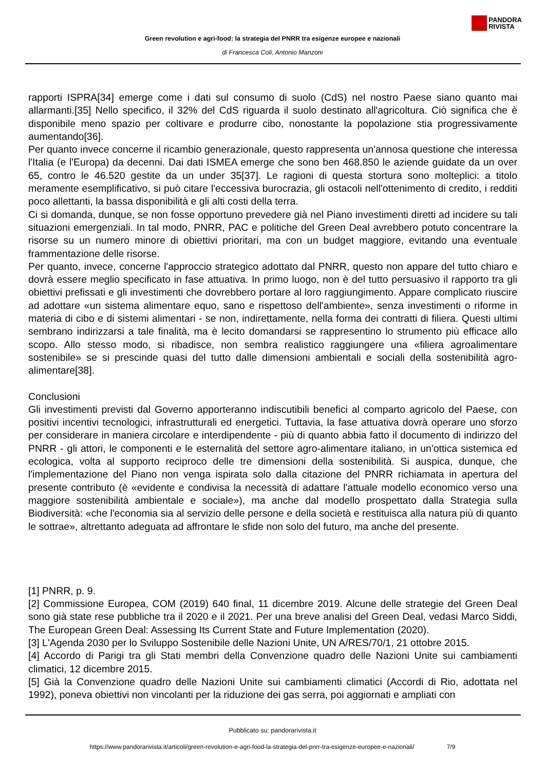PANDORA
RIVISTA
Green revolution e agri-food: la strategia del PNRR tra esigenze europee e nazionali
di Francesca Coli, Antonio Manzoni
rapporti ISPRA[34] emerge come i dati sul consumo di suolo (CdS) nel nostro Paese siano quanto mai allarmanti.[35] Nello specifico, il 32% del CdS riguarda il suolo destinato all'agricoltura. Ciò significa che è disponibile meno spazio per coltivare e produrre cibo, nonostante la popolazione stia progressivamente aumentando[36].
Per quanto invece concerne il ricambio generazionale, questo rappresenta un'annosa questione che interessa l'Italia (e l'Europa) da decenni. Dai dati ISMEA emerge che sono ben 468.850 le aziende guidate da un over 65, contro le 46.520 gestite da un under 35[37]. Le ragioni di questa stortura sono molteplici: a titolo meramente esemplificativo, si può citare l'eccessiva burocrazia, gli ostacoli nell'ottenimento di credito, i redditi poco allettanti, la bassa disponibilità e gli alti costi della terra.
Ci si domanda, dunque, se non fosse opportuno prevedere già nel Piano investimenti diretti ad incidere su tali situazioni emergenziali. In tal modo, PNRR, PAC e politiche del Green Deal avrebbero potuto concentrare la risorse su un numero minore di obiettivi prioritari, ma con un budget maggiore, evitando una eventuale frammentazione delle risorse.
Per quanto, invece, concerne l'approccio strategico adottato dal PNRR, questo non appare del tutto chiaro e dovrà essere meglio specificato in fase attuativa. In primo luogo, non è del tutto persuasivo il rapporto tra gli obiettivi prefissati e gli investimenti che dovrebbero portare al loro raggiungimento. Appare complicato riuscire ad adottare «un sistema alimentare equo, sano e rispettoso dell'ambiente», senza investimenti o riforme in materia di cibo e di sistemi alimentari - se non, indirettamente, nella forma dei contratti di filiera. Questi ultimi sembrano indirizzarsi a tale finalità, ma è lecito domandarsi se rappresentino lo strumento più efficace allo scopo. Allo stesso modo, si ribadisce, non sembra realistico raggiungere una «filiera agroalimentare sostenibile» se si prescinde quasi del tutto dalle dimensioni ambientali e sociali della sostenibilità agro-alimentare[38].
Conclusioni
Gli investimenti previsti dal Governo apporteranno indiscutibili benefici al comparto agricolo del Paese, con positivi incentivi tecnologici, infrastrutturali ed energetici. Tuttavia, la fase attuativa dovrà operare uno sforzo per considerare in maniera circolare e interdipendente - più di quanto abbia fatto il documento di indirizzo del PNRR - gli attori, le componenti e le esternalità del settore agro-alimentare italiano, in un'ottica sistemica ed ecologica, volta al supporto reciproco delle tre dimensioni della sostenibilità. Si auspica, dunque, che l'implementazione del Piano non venga ispirata solo dalla citazione del PNRR richiamata in apertura del presente contributo (è «evidente e condivisa la necessità di adattare l'attuale modello economico verso una maggiore sostenibilità ambientale e sociale»), ma anche dal modello prospettato dalla Strategia sulla Biodiversità: «che l'economia sia al servizio delle persone e della società e restituisca alla natura più di quanto le sottrae», altrettanto adeguata ad affrontare le sfide non solo del futuro, ma anche del presente.
[1] PNRR, p. 9.
[2] Commissione Europea, COM (2019) 640 final, 11 dicembre 2019. Alcune delle strategie del Green Deal sono già state rese pubbliche tra il 2020 e il 2021. Per una breve analisi del Green Deal, vedasi Marco Siddi, The European Green Deal: Assessing Its Current State and Future Implementation (2020).
[3] L'Agenda 2030 per lo Sviluppo Sostenibile delle Nazioni Unite, UN A/RES/70/1, 21 ottobre 2015.
[4] Accordo di Parigi tra gli Stati membri della Convenzione quadro delle Nazioni Unite sui cambiamenti climatici, 12 dicembre 2015.
[5] Già la Convenzione quadro delle Nazioni Unite sui cambiamenti climatici (Accordi di Rio, adottata nel 1992), poneva obiettivi non vincolanti per la riduzione dei gas serra, poi aggiornati e ampliati con
Pubblicato su: pandorarivista.it
https://www.pandorarivista.it/articoli/green-revolution-e-agri-food-la-strategia-del-pnrr-tra-esigenze-europee-e-nazionali/ 7/9